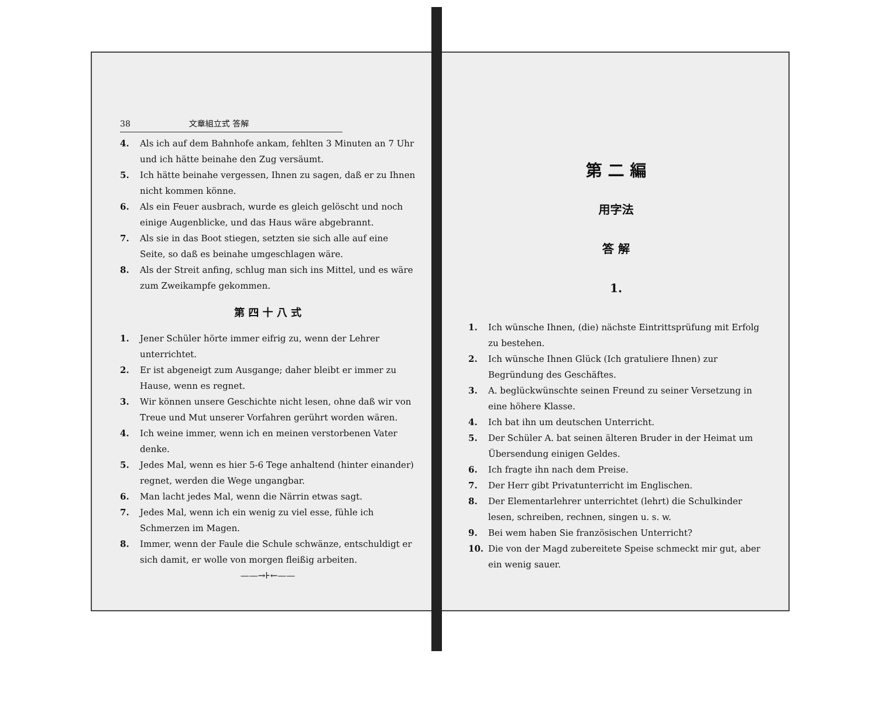38 文章組立式 答解
4. Als ich auf dem Bahnhofe ankam, fehlten 3 Minuten an 7 Uhr und ich hätte beinahe den Zug versäumt.
5. Ich hätte beinahe vergessen, Ihnen zu sagen, daß er zu Ihnen nicht kommen könne.
6. Als ein Feuer ausbrach, wurde es gleich gelöscht und noch einige Augenblicke, und das Haus wäre abgebrannt.
7. Als sie in das Boot stiegen, setzten sie sich alle auf eine Seite, so daß es beinahe umgeschlagen wäre.
8. Als der Streit anfing, schlug man sich ins Mittel, und es wäre zum Zweikampfe gekommen.
第 四 十 八 式
1. Jener Schüler hörte immer eifrig zu, wenn der Lehrer unterrichtet.
2. Er ist abgeneigt zum Ausgange; daher bleibt er immer zu Hause, wenn es regnet.
3. Wir können unsere Geschichte nicht lesen, ohne daß wir von Treue und Mut unserer Vorfahren gerührt worden wären.
4. Ich weine immer, wenn ich en meinen verstorbenen Vater denke.
5. Jedes Mal, wenn es hier 5-6 Tege anhaltend (hinter einander) regnet, werden die Wege ungangbar.
6. Man lacht jedes Mal, wenn die Närrin etwas sagt.
7. Jedes Mal, wenn ich ein wenig zu viel esse, fühle ich Schmerzen im Magen.
8. Immer, wenn der Faule die Schule schwänze, entschuldigt er sich damit, er wolle von morgen fleißig arbeiten.
——→⊦←——
第 二 編
用字法
答 解
1.
1. Ich wünsche Ihnen, (die) nächste Eintrittsprüfung mit Erfolg zu bestehen.
2. Ich wünsche Ihnen Glück (Ich gratuliere Ihnen) zur Begründung des Geschäftes.
3. A. beglückwünschte seinen Freund zu seiner Versetzung in eine höhere Klasse.
4. Ich bat ihn um deutschen Unterricht.
5. Der Schüler A. bat seinen älteren Bruder in der Heimat um Übersendung einigen Geldes.
6. Ich fragte ihn nach dem Preise.
7. Der Herr gibt Privatunterricht im Englischen.
8. Der Elementarlehrer unterrichtet (lehrt) die Schulkinder lesen, schreiben, rechnen, singen u. s. w.
9. Bei wem haben Sie französischen Unterricht?
10. Die von der Magd zubereitete Speise schmeckt mir gut, aber ein wenig sauer.